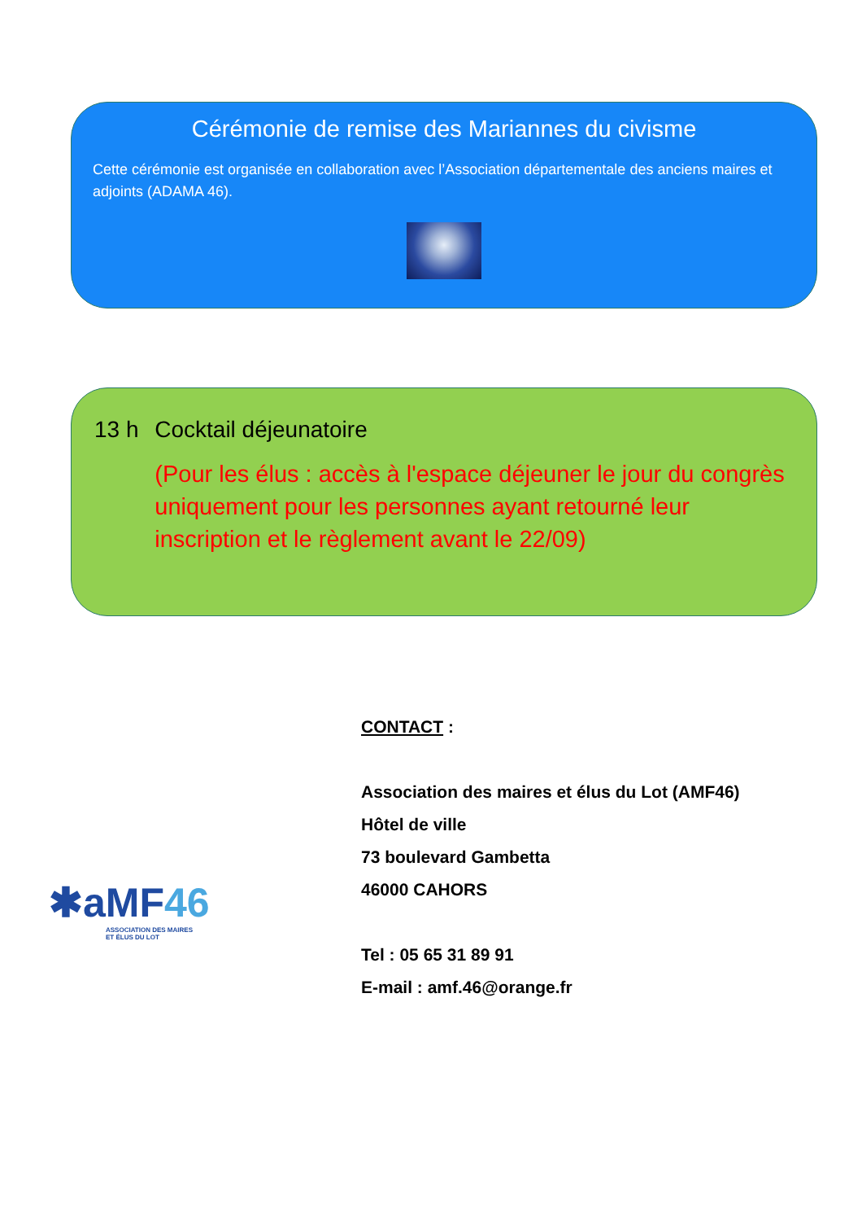Cérémonie de remise des Mariannes du civisme
Cette cérémonie est organisée en collaboration avec l’Association départementale des anciens maires et adjoints (ADAMA 46).
13 h Cocktail déjeunatoire
(Pour les élus : accès à l'espace déjeuner le jour du congrès uniquement pour les personnes ayant retourné leur inscription et le règlement avant le 22/09)
CONTACT :
Association des maires et élus du Lot (AMF46)
Hôtel de ville
73 boulevard Gambetta
46000 CAHORS
Tel : 05 65 31 89 91
E-mail : amf.46@orange.fr
✱aMF 46
ASSOCIATION DES MAIRES
ET ÉLUS DU LOT